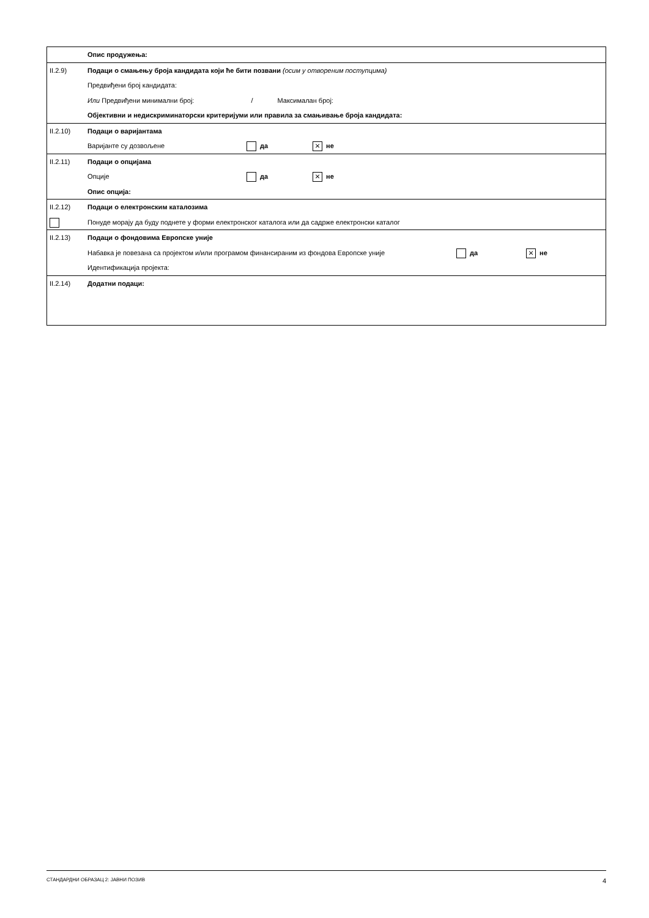| | Опис продужења: |
| II.2.9) | Подаци о смањењу броја кандидата који ће бити позвани (осим у отвореним поступцима) Предвиђени број кандидата: Или Предвиђени минимални број: / Максималан број: Објективни и недискриминаторски критеријуми или правила за смањивање броја кандидата: |
| II.2.10) | Подаци о варијантама Варијанте су дозвољене да × не |
| II.2.11) | Подаци о опцијама Опције да × не Опис опција: |
| II.2.12) | Подаци о електронским каталозима Понуде морају да буду поднете у форми електронског каталога или да садрже електронски каталог |
| II.2.13) | Подаци о фондовима Европске уније Набавка је повезана са пројектом и/или програмом финансираним из фондова Европске уније да × не Идентификација пројекта: |
| II.2.14) | Додатни подаци: |
СТАНДАРДНИ ОБРАЗАЦ 2: ЈАВНИ ПОЗИВ 4